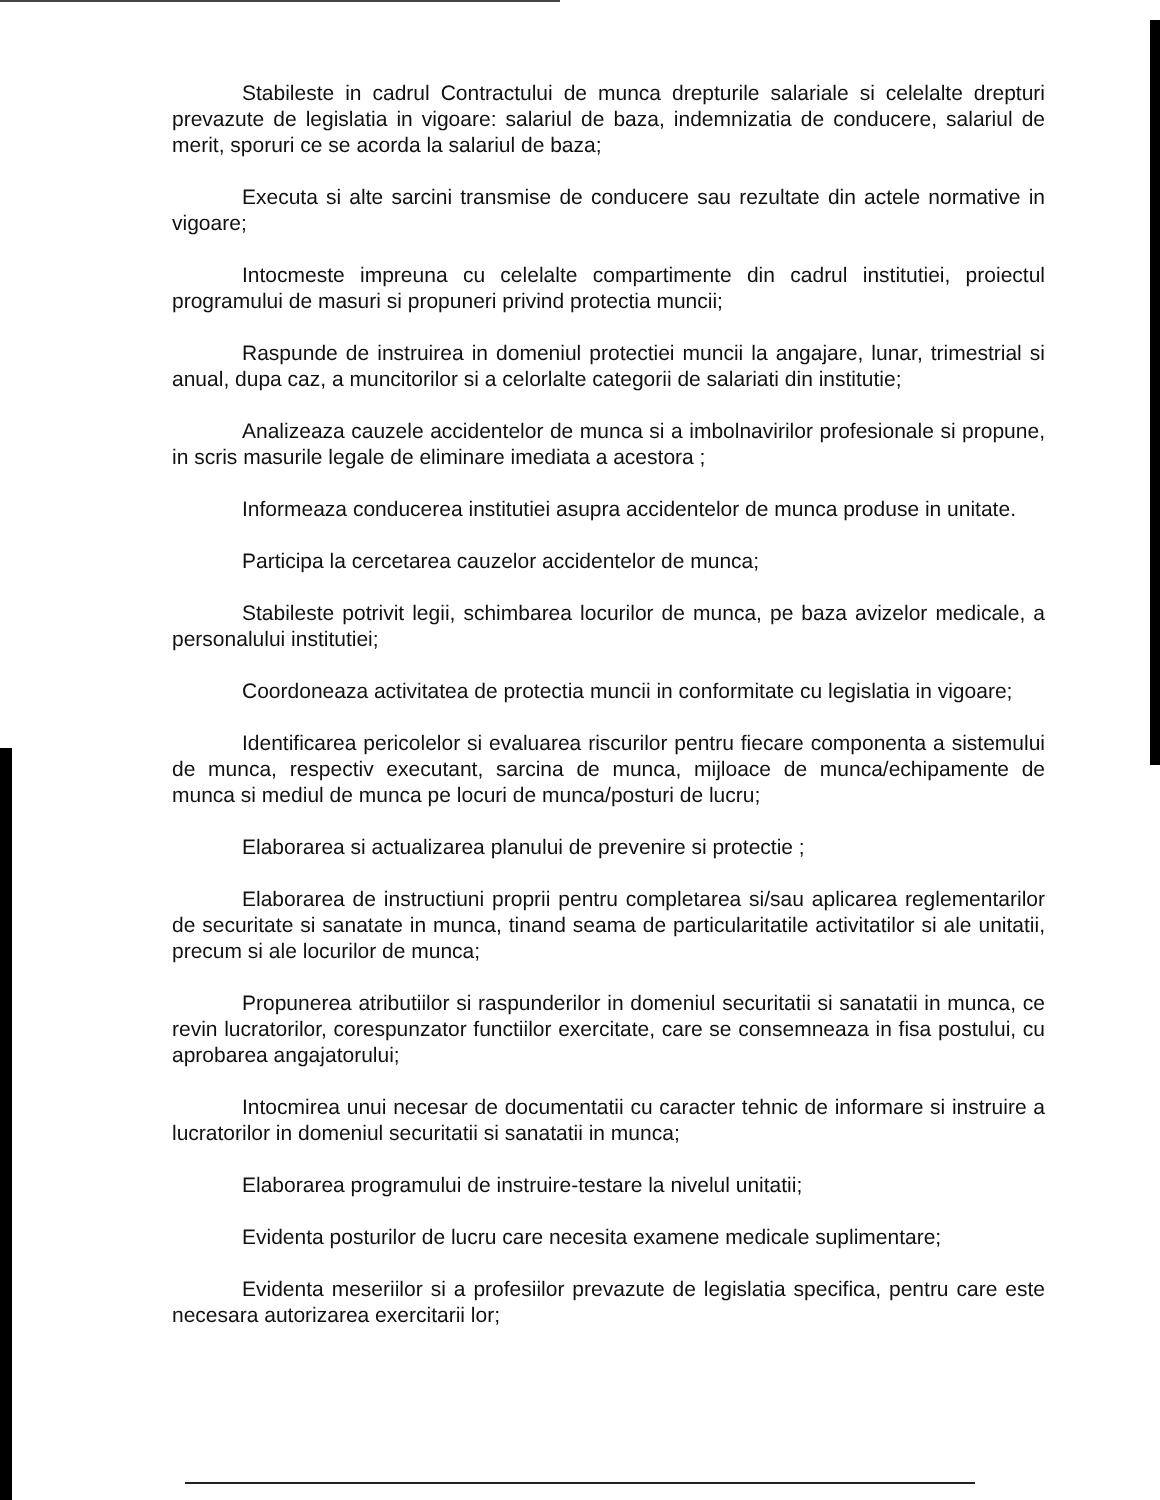Stabileste in cadrul Contractului de munca drepturile salariale si celelalte drepturi prevazute de legislatia in vigoare: salariul de baza, indemnizatia de conducere, salariul de merit, sporuri ce se acorda la salariul de baza;
Executa si alte sarcini transmise de conducere sau rezultate din actele normative in vigoare;
Intocmeste impreuna cu celelalte compartimente din cadrul institutiei, proiectul programului de masuri si propuneri privind protectia muncii;
Raspunde de instruirea in domeniul protectiei muncii la angajare, lunar, trimestrial si anual, dupa caz, a muncitorilor si a celorlalte categorii de salariati din institutie;
Analizeaza cauzele accidentelor de munca si a imbolnavirilor profesionale si propune, in scris masurile legale de eliminare imediata a acestora ;
Informeaza conducerea institutiei asupra accidentelor de munca produse in unitate.
Participa la cercetarea cauzelor accidentelor de munca;
Stabileste potrivit legii, schimbarea locurilor de munca, pe baza avizelor medicale, a personalului institutiei;
Coordoneaza activitatea de protectia muncii in conformitate cu legislatia in vigoare;
Identificarea pericolelor si evaluarea riscurilor pentru fiecare componenta a sistemului de munca, respectiv executant, sarcina de munca, mijloace de munca/echipamente de munca si mediul de munca pe locuri de munca/posturi de lucru;
Elaborarea si actualizarea planului de prevenire si protectie ;
Elaborarea de instructiuni proprii pentru completarea si/sau aplicarea reglementarilor de securitate si sanatate in munca, tinand seama de particularitatile activitatilor si ale unitatii, precum si ale locurilor de munca;
Propunerea atributiilor si raspunderilor in domeniul securitatii si sanatatii in munca, ce revin lucratorilor, corespunzator functiilor exercitate, care se consemneaza in fisa postului, cu aprobarea angajatorului;
Intocmirea unui necesar de documentatii cu caracter tehnic de informare si instruire a lucratorilor in domeniul securitatii si sanatatii in munca;
Elaborarea programului de instruire-testare la nivelul unitatii;
Evidenta posturilor de lucru care necesita examene medicale suplimentare;
Evidenta meseriilor si a profesiilor prevazute de legislatia specifica, pentru care este necesara autorizarea exercitarii lor;